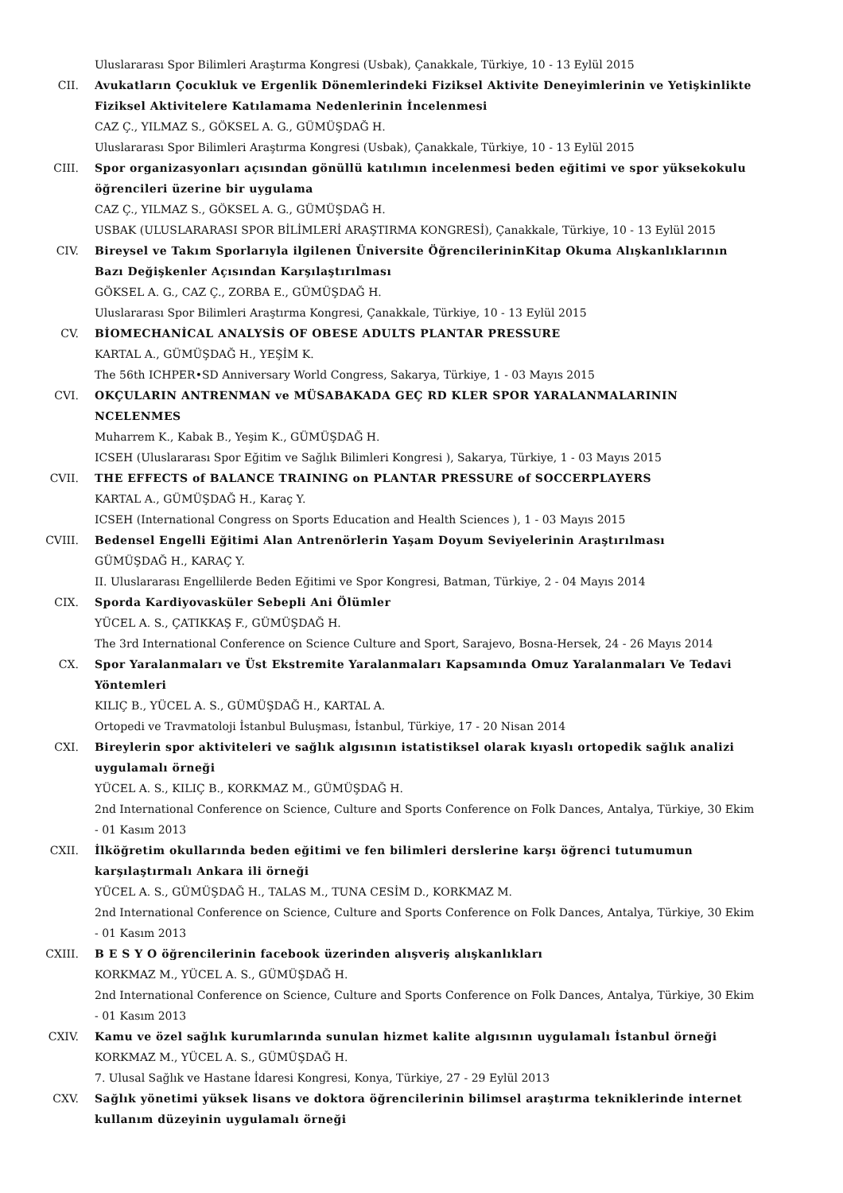Uluslararası Spor Bilimleri Araştırma Kongresi (Usbak), Çanakkale, Türkiye, 10 - 13 Eylül 2015
CII. Avukatların Çocukluk ve Ergenlik Dönemlerindeki Fiziksel Aktivite Deneyimlerinin ve Yetişkinlikte Fiziksel Aktivitelere Katılamama Nedenlerinin İncelenmesi
CAZ Ç., YILMAZ S., GÖKSEL A. G., GÜMÜŞDAĞ H.
Uluslararası Spor Bilimleri Araştırma Kongresi (Usbak), Çanakkale, Türkiye, 10 - 13 Eylül 2015
CIII. Spor organizasyonları açısından gönüllü katılımın incelenmesi beden eğitimi ve spor yüksekokulu öğrencileri üzerine bir uygulama
CAZ Ç., YILMAZ S., GÖKSEL A. G., GÜMÜŞDAĞ H.
USBAK (ULUSLARARASI SPOR BİLİMLERİ ARAŞTIRMA KONGRESİ), Çanakkale, Türkiye, 10 - 13 Eylül 2015
CIV. Bireysel ve Takım Sporlarıyla ilgilenen Üniversite ÖğrencilerininKitap Okuma Alışkanlıklarının Bazı Değişkenler Açısından Karşılaştırılması
GÖKSEL A. G., CAZ Ç., ZORBA E., GÜMÜŞDAĞ H.
Uluslararası Spor Bilimleri Araştırma Kongresi, Çanakkale, Türkiye, 10 - 13 Eylül 2015
CV. BİOMECHANİCAL ANALYSİS OF OBESE ADULTS PLANTAR PRESSURE
KARTAL A., GÜMÜŞDAĞ H., YEŞİM K.
The 56th ICHPER•SD Anniversary World Congress, Sakarya, Türkiye, 1 - 03 Mayıs 2015
CVI. OKÇULARIN ANTRENMAN ve MÜSABAKADA GEÇ RD KLER SPOR YARALANMALARININ NCELENMES
Muharrem K., Kabak B., Yeşim K., GÜMÜŞDAĞ H.
ICSEH (Uluslararası Spor Eğitim ve Sağlık Bilimleri Kongresi ), Sakarya, Türkiye, 1 - 03 Mayıs 2015
CVII. THE EFFECTS of BALANCE TRAINING on PLANTAR PRESSURE of SOCCERPLAYERS
KARTAL A., GÜMÜŞDAĞ H., Karaç Y.
ICSEH (International Congress on Sports Education and Health Sciences ), 1 - 03 Mayıs 2015
CVIII. Bedensel Engelli Eğitimi Alan Antrenörlerin Yaşam Doyum Seviyelerinin Araştırılması
GÜMÜŞDAĞ H., KARAÇ Y.
II. Uluslararası Engellilerde Beden Eğitimi ve Spor Kongresi, Batman, Türkiye, 2 - 04 Mayıs 2014
CIX. Sporda Kardiyovasküler Sebepli Ani Ölümler
YÜCEL A. S., ÇATIKKAŞ F., GÜMÜŞDAĞ H.
The 3rd International Conference on Science Culture and Sport, Sarajevo, Bosna-Hersek, 24 - 26 Mayıs 2014
CX. Spor Yaralanmaları ve Üst Ekstremite Yaralanmaları Kapsamında Omuz Yaralanmaları Ve Tedavi Yöntemleri
KILIÇ B., YÜCEL A. S., GÜMÜŞDAĞ H., KARTAL A.
Ortopedi ve Travmatoloji İstanbul Buluşması, İstanbul, Türkiye, 17 - 20 Nisan 2014
CXI. Bireylerin spor aktiviteleri ve sağlık algısının istatistiksel olarak kıyaslı ortopedik sağlık analizi uygulamalı örneği
YÜCEL A. S., KILIÇ B., KORKMAZ M., GÜMÜŞDAĞ H.
2nd International Conference on Science, Culture and Sports Conference on Folk Dances, Antalya, Türkiye, 30 Ekim - 01 Kasım 2013
CXII. İlköğretim okullarında beden eğitimi ve fen bilimleri derslerine karşı öğrenci tutumumun karşılaştırmalı Ankara ili örneği
YÜCEL A. S., GÜMÜŞDAĞ H., TALAS M., TUNA CESİM D., KORKMAZ M.
2nd International Conference on Science, Culture and Sports Conference on Folk Dances, Antalya, Türkiye, 30 Ekim - 01 Kasım 2013
CXIII. B E S Y O öğrencilerinin facebook üzerinden alışveriş alışkanlıkları
KORKMAZ M., YÜCEL A. S., GÜMÜŞDAĞ H.
2nd International Conference on Science, Culture and Sports Conference on Folk Dances, Antalya, Türkiye, 30 Ekim - 01 Kasım 2013
CXIV. Kamu ve özel sağlık kurumlarında sunulan hizmet kalite algısının uygulamalı İstanbul örneği
KORKMAZ M., YÜCEL A. S., GÜMÜŞDAĞ H.
7. Ulusal Sağlık ve Hastane İdaresi Kongresi, Konya, Türkiye, 27 - 29 Eylül 2013
CXV. Sağlık yönetimi yüksek lisans ve doktora öğrencilerinin bilimsel araştırma tekniklerinde internet kullanım düzeyinin uygulamalı örneği